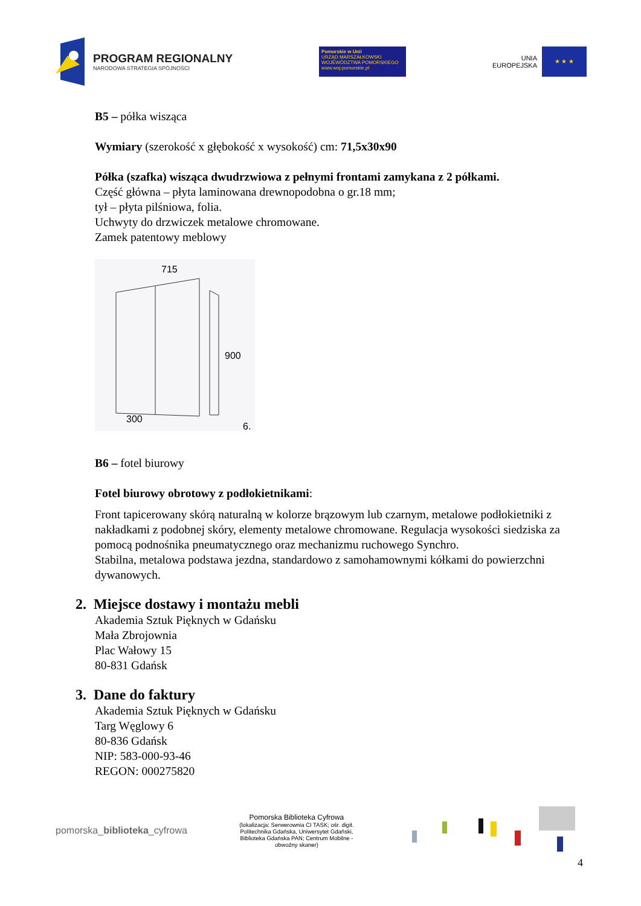PROGRAM REGIONALNY
NARODOWA STRATEGIA SPÓJNOŚCI
Pomorskie w Unii
URZĄD MARSZAŁKOWSKI
WOJEWÓDZTWA POMORSKIEGO
www.woj-pomorskie.pl
UNIA
EUROPEJSKA
★ ★ ★
B5 – półka wisząca
Wymiary (szerokość x głębokość x wysokość) cm: 71,5x30x90
Półka (szafka) wisząca dwudrzwiowa z pełnymi frontami zamykana z 2 półkami.
Część główna – płyta laminowana drewnopodobna o gr.18 mm;
tył – płyta pilśniowa, folia.
Uchwyty do drzwiczek metalowe chromowane.
Zamek patentowy meblowy
715
900
300
6.
B6 – fotel biurowy
Fotel biurowy obrotowy z podłokietnikami:
Front tapicerowany skórą naturalną w kolorze brązowym lub czarnym, metalowe podłokietniki z nakładkami z podobnej skóry, elementy metalowe chromowane. Regulacja wysokości siedziska za pomocą podnośnika pneumatycznego oraz mechanizmu ruchowego Synchro.
Stabilna, metalowa podstawa jezdna, standardowo z samohamownymi kółkami do powierzchni dywanowych.
2. Miejsce dostawy i montażu mebli
Akademia Sztuk Pięknych w Gdańsku
Mała Zbrojownia
Plac Wałowy 15
80-831 Gdańsk
3. Dane do faktury
Akademia Sztuk Pięknych w Gdańsku
Targ Węglowy 6
80-836 Gdańsk
NIP: 583-000-93-46
REGON: 000275820
pomorska_biblioteka_cyfrowa
Pomorska Biblioteka Cyfrowa
(lokalizacja: Serwerownia CI TASK; ośr. digit. Politechnika Gdańska, Uniwersytet Gdański, Biblioteka Gdańska PAN; Centrum Mobilne - obwoźny skaner)
4